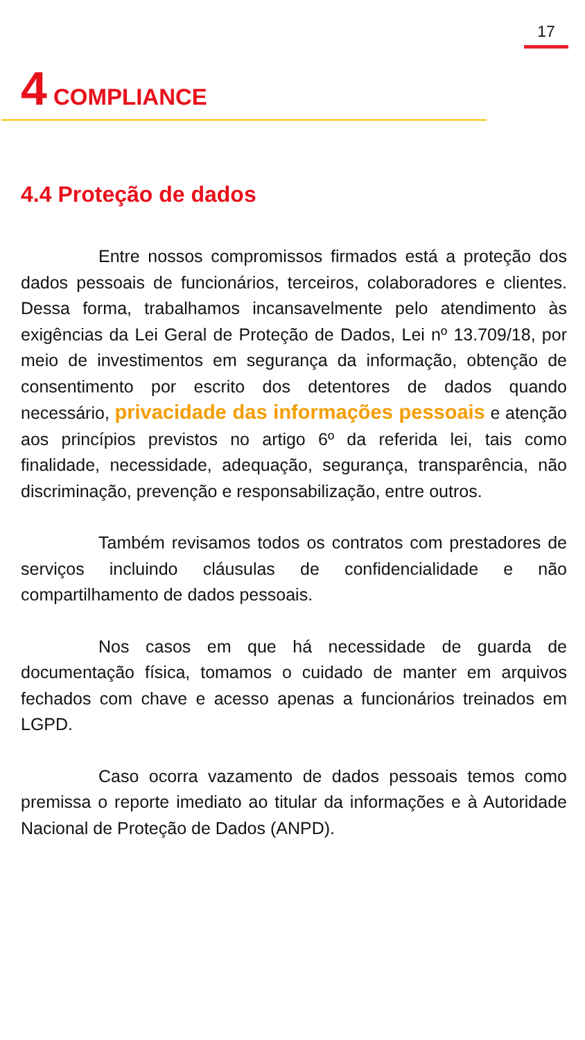17
4 COMPLIANCE
4.4 Proteção de dados
Entre nossos compromissos firmados está a proteção dos dados pessoais de funcionários, terceiros, colaboradores e clientes. Dessa forma, trabalhamos incansavelmente pelo atendimento às exigências da Lei Geral de Proteção de Dados, Lei nº 13.709/18, por meio de investimentos em segurança da informação, obtenção de consentimento por escrito dos detentores de dados quando necessário, privacidade das informações pessoais e atenção aos princípios previstos no artigo 6º da referida lei, tais como finalidade, necessidade, adequação, segurança, transparência, não discriminação, prevenção e responsabilização, entre outros.
Também revisamos todos os contratos com prestadores de serviços incluindo cláusulas de confidencialidade e não compartilhamento de dados pessoais.
Nos casos em que há necessidade de guarda de documentação física, tomamos o cuidado de manter em arquivos fechados com chave e acesso apenas a funcionários treinados em LGPD.
Caso ocorra vazamento de dados pessoais temos como premissa o reporte imediato ao titular da informações e à Autoridade Nacional de Proteção de Dados (ANPD).